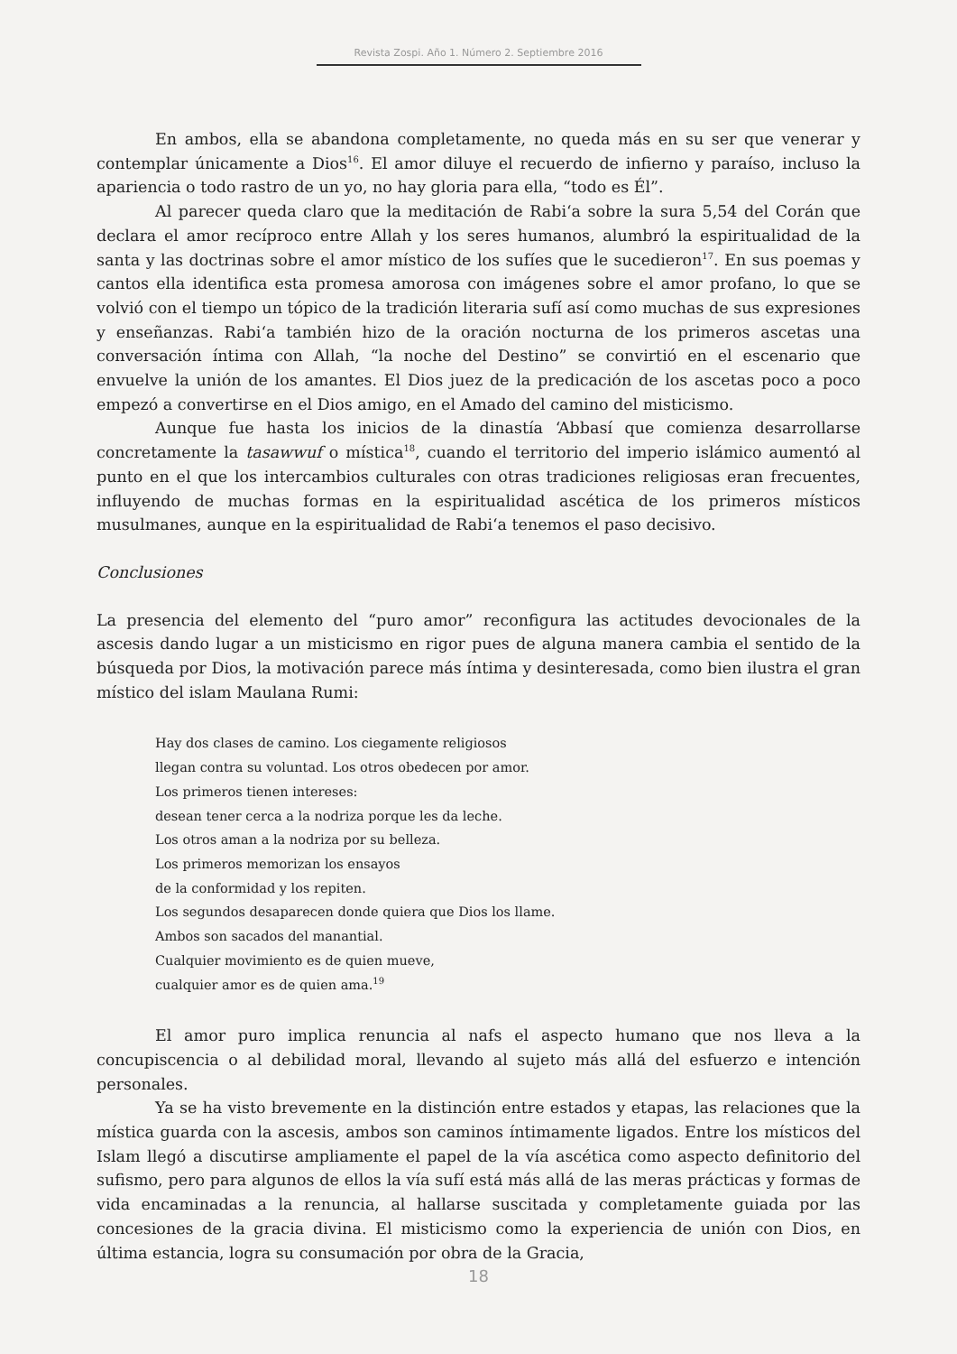Revista Zospi. Año 1. Número 2. Septiembre 2016
En ambos, ella se abandona completamente, no queda más en su ser que venerar y contemplar únicamente a Dios<sup>16</sup>. El amor diluye el recuerdo de infierno y paraíso, incluso la apariencia o todo rastro de un yo, no hay gloria para ella, “todo es Él”.
Al parecer queda claro que la meditación de Rabi‘a sobre la sura 5,54 del Corán que declara el amor recíproco entre Allah y los seres humanos, alumbró la espiritualidad de la santa y las doctrinas sobre el amor místico de los sufíes que le sucedieron<sup>17</sup>. En sus poemas y cantos ella identifica esta promesa amorosa con imágenes sobre el amor profano, lo que se volvió con el tiempo un tópico de la tradición literaria sufí así como muchas de sus expresiones y enseñanzas. Rabi‘a también hizo de la oración nocturna de los primeros ascetas una conversación íntima con Allah, “la noche del Destino” se convirtió en el escenario que envuelve la unión de los amantes. El Dios juez de la predicación de los ascetas poco a poco empezó a convertirse en el Dios amigo, en el Amado del camino del misticismo.
Aunque fue hasta los inicios de la dinastía ‘Abbasí que comienza desarrollarse concretamente la tasawwuf o mística<sup>18</sup>, cuando el territorio del imperio islámico aumentó al punto en el que los intercambios culturales con otras tradiciones religiosas eran frecuentes, influyendo de muchas formas en la espiritualidad ascética de los primeros místicos musulmanes, aunque en la espiritualidad de Rabi‘a tenemos el paso decisivo.
Conclusiones
La presencia del elemento del “puro amor” reconfigura las actitudes devocionales de la ascesis dando lugar a un misticismo en rigor pues de alguna manera cambia el sentido de la búsqueda por Dios, la motivación parece más íntima y desinteresada, como bien ilustra el gran místico del islam Maulana Rumi:
Hay dos clases de camino. Los ciegamente religiosos
llegan contra su voluntad. Los otros obedecen por amor.
Los primeros tienen intereses:
desean tener cerca a la nodriza porque les da leche.
Los otros aman a la nodriza por su belleza.
Los primeros memorizan los ensayos
de la conformidad y los repiten.
Los segundos desaparecen donde quiera que Dios los llame.
Ambos son sacados del manantial.
Cualquier movimiento es de quien mueve,
cualquier amor es de quien ama.<sup>19</sup>
El amor puro implica renuncia al nafs el aspecto humano que nos lleva a la concupiscencia o al debilidad moral, llevando al sujeto más allá del esfuerzo e intención personales.
Ya se ha visto brevemente en la distinción entre estados y etapas, las relaciones que la mística guarda con la ascesis, ambos son caminos íntimamente ligados. Entre los místicos del Islam llegó a discutirse ampliamente el papel de la vía ascética como aspecto definitorio del sufismo, pero para algunos de ellos la vía sufí está más allá de las meras prácticas y formas de vida encaminadas a la renuncia, al hallarse suscitada y completamente guiada por las concesiones de la gracia divina. El misticismo como la experiencia de unión con Dios, en última estancia, logra su consumación por obra de la Gracia,
18